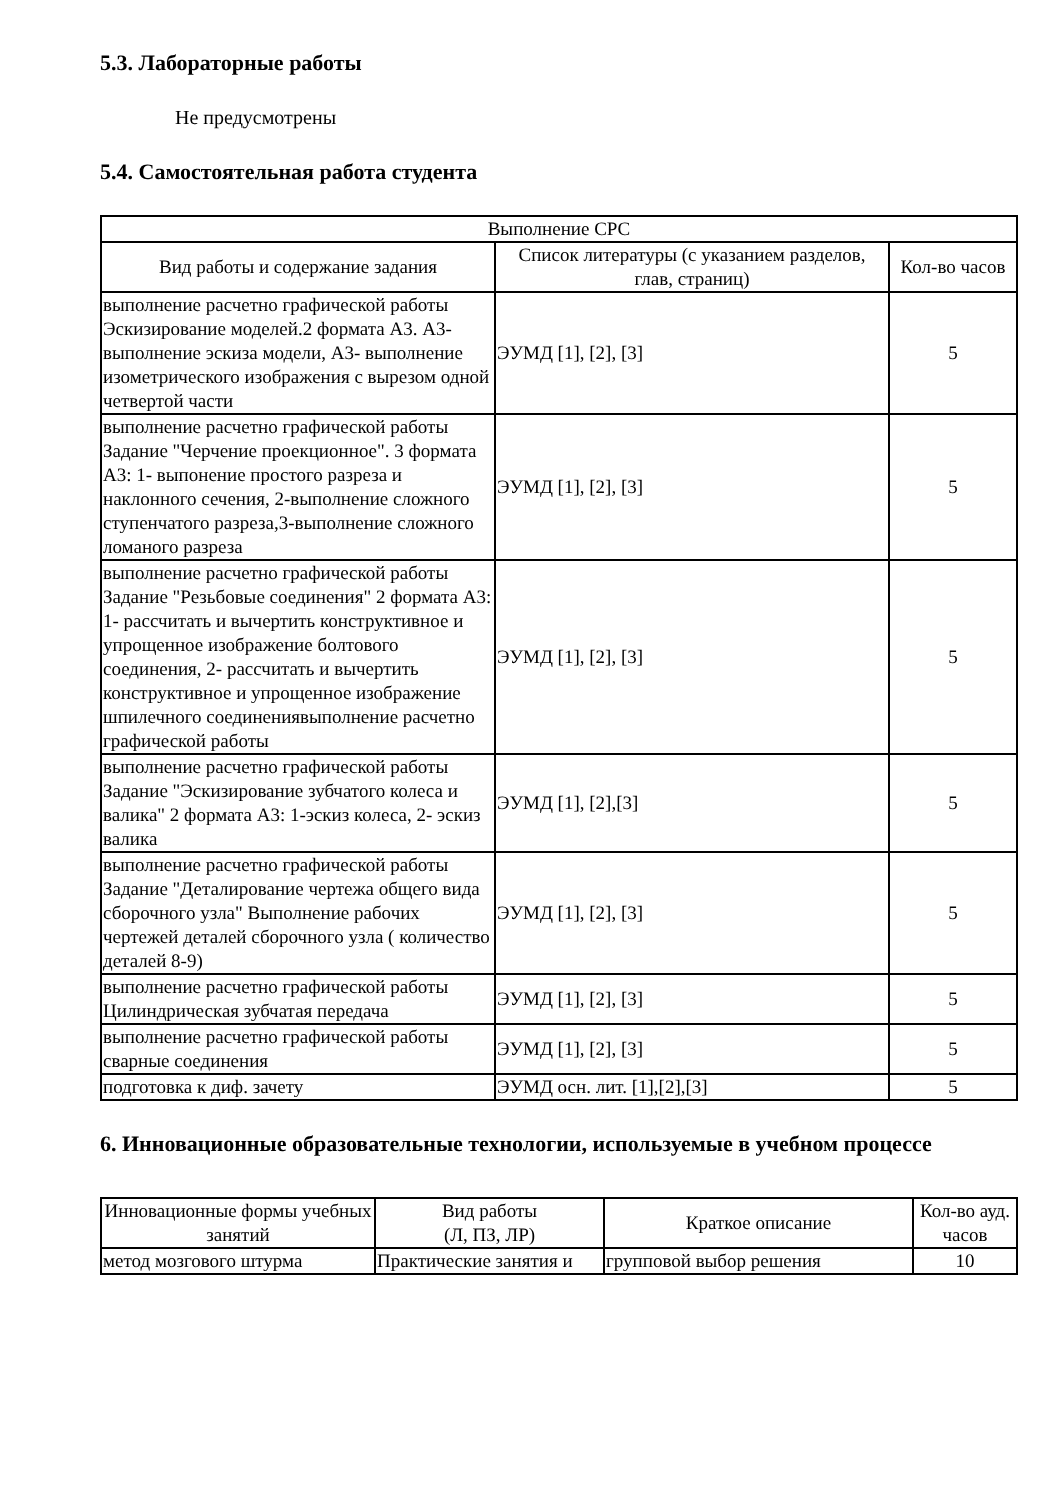5.3. Лабораторные работы
Не предусмотрены
5.4. Самостоятельная работа студента
| Выполнение СРС | | |
| --- | --- | --- |
| Вид работы и содержание задания | Список литературы (с указанием разделов, глав, страниц) | Кол-во часов |
| выполнение расчетно графической работы Эскизирование моделей.2 формата А3. А3- выполнение эскиза модели, А3- выполнение изометрического изображения с вырезом одной четвертой части | ЭУМД [1], [2], [3] | 5 |
| выполнение расчетно графической работы Задание "Черчение проекционное". 3 формата А3: 1- выпонение простого разреза и наклонного сечения, 2-выполнение сложного ступенчатого разреза,3-выполнение сложного ломаного разреза | ЭУМД [1], [2], [3] | 5 |
| выполнение расчетно графической работы Задание "Резьбовые соединения" 2 формата А3: 1- рассчитать и вычертить конструктивное и упрощенное изображение болтового соединения, 2- рассчитать и вычертить конструктивное и упрощенное изображение шпилечного соединениявыполнение расчетно графической работы | ЭУМД [1], [2], [3] | 5 |
| выполнение расчетно графической работы Задание "Эскизирование зубчатого колеса и валика" 2 формата А3: 1-эскиз колеса, 2- эскиз валика | ЭУМД [1], [2],[3] | 5 |
| выполнение расчетно графической работы Задание "Деталирование чертежа общего вида сборочного узла" Выполнение рабочих чертежей деталей сборочного узла ( количество деталей 8-9) | ЭУМД [1], [2], [3] | 5 |
| выполнение расчетно графической работы Цилиндрическая зубчатая передача | ЭУМД [1], [2], [3] | 5 |
| выполнение расчетно графической работы сварные соединения | ЭУМД [1], [2], [3] | 5 |
| подготовка к диф. зачету | ЭУМД осн. лит. [1],[2],[3] | 5 |
6. Инновационные образовательные технологии, используемые в учебном процессе
| Инновационные формы учебных занятий | Вид работы (Л, ПЗ, ЛР) | Краткое описание | Кол-во ауд. часов |
| --- | --- | --- | --- |
| метод мозгового штурма | Практические занятия и | групповой выбор решения | 10 |